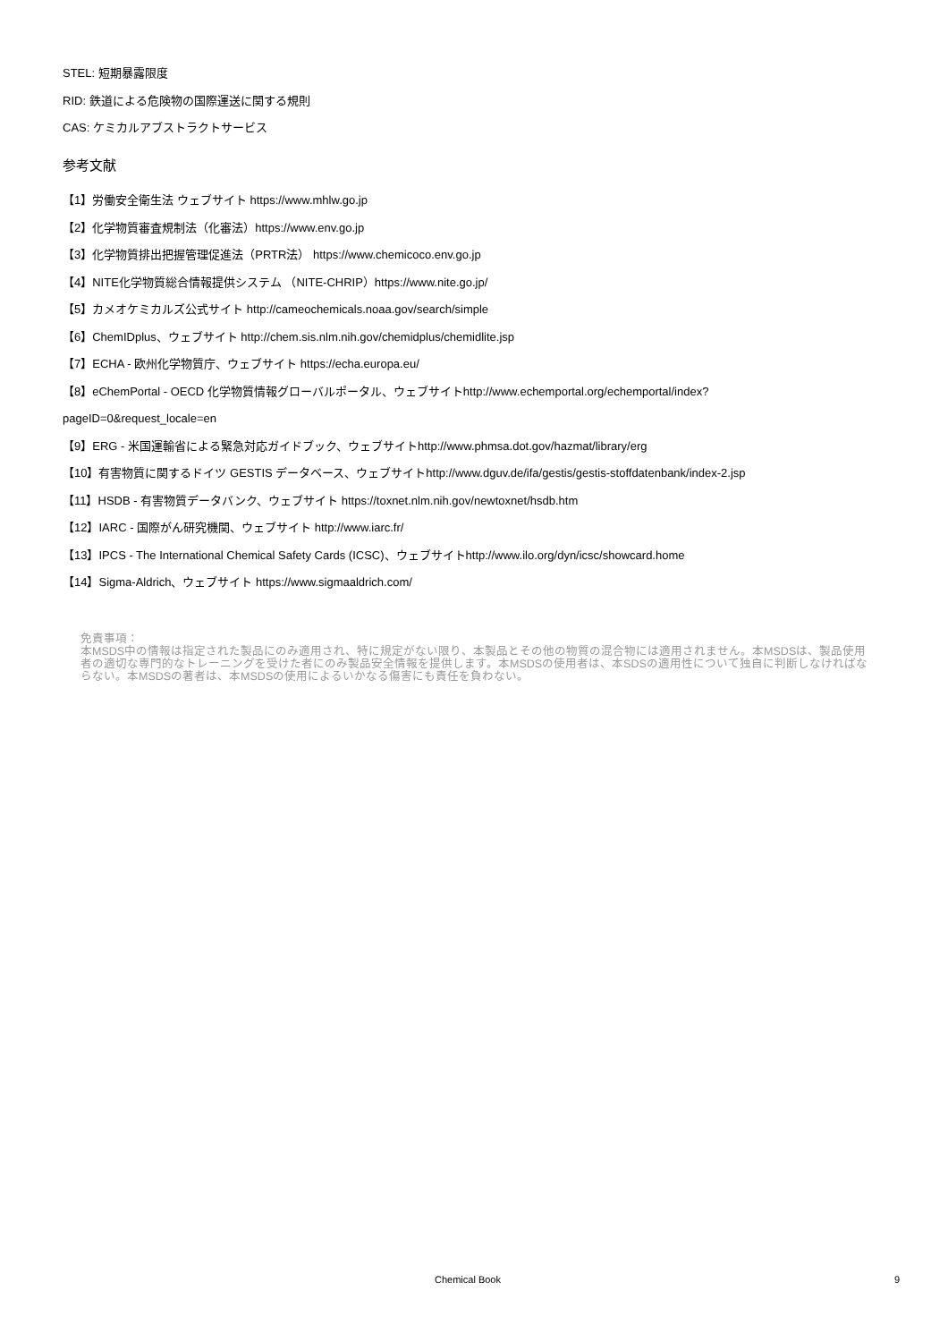STEL: 短期暴露限度
RID: 鉄道による危険物の国際運送に関する規則
CAS: ケミカルアブストラクトサービス
参考文献
【1】労働安全衛生法 ウェブサイト https://www.mhlw.go.jp
【2】化学物質審査規制法（化審法）https://www.env.go.jp
【3】化学物質排出把握管理促進法（PRTR法） https://www.chemicoco.env.go.jp
【4】NITE化学物質総合情報提供システム （NITE-CHRIP）https://www.nite.go.jp/
【5】カメオケミカルズ公式サイト http://cameochemicals.noaa.gov/search/simple
【6】ChemIDplus、ウェブサイト http://chem.sis.nlm.nih.gov/chemidplus/chemidlite.jsp
【7】ECHA - 欧州化学物質庁、ウェブサイト https://echa.europa.eu/
【8】eChemPortal - OECD 化学物質情報グローバルポータル、ウェブサイトhttp://www.echemportal.org/echemportal/index?
pageID=0&request_locale=en
【9】ERG - 米国運輸省による緊急対応ガイドブック、ウェブサイトhttp://www.phmsa.dot.gov/hazmat/library/erg
【10】有害物質に関するドイツ GESTIS データベース、ウェブサイトhttp://www.dguv.de/ifa/gestis/gestis-stoffdatenbank/index-2.jsp
【11】HSDB - 有害物質データバンク、ウェブサイト https://toxnet.nlm.nih.gov/newtoxnet/hsdb.htm
【12】IARC - 国際がん研究機関、ウェブサイト http://www.iarc.fr/
【13】IPCS - The International Chemical Safety Cards (ICSC)、ウェブサイトhttp://www.ilo.org/dyn/icsc/showcard.home
【14】Sigma-Aldrich、ウェブサイト https://www.sigmaaldrich.com/
免責事項：
本MSDS中の情報は指定された製品にのみ適用され、特に規定がない限り、本製品とその他の物質の混合物には適用されません。本MSDSは、製品使用者の適切な専門的なトレーニングを受けた者にのみ製品安全情報を提供します。本MSDSの使用者は、本SDSの適用性について独自に判断しなければならない。本MSDSの著者は、本MSDSの使用によるいかなる傷害にも責任を負わない。
Chemical Book 9